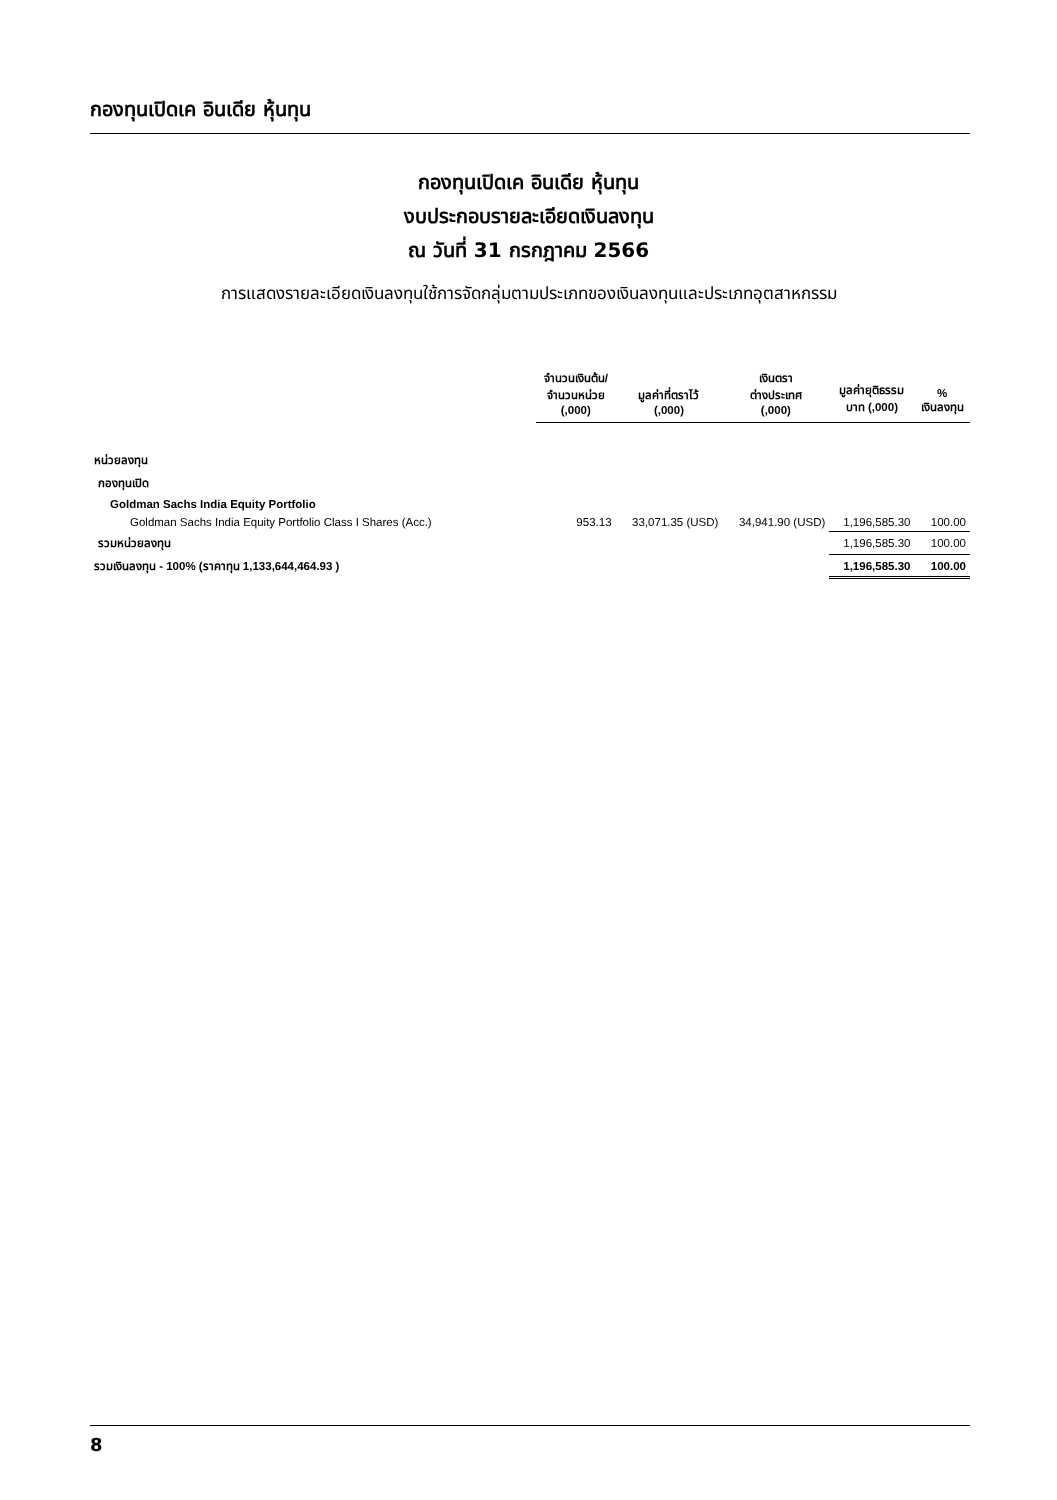กองทุนเปิดเค อินเดีย หุ้นทุน
กองทุนเปิดเค อินเดีย หุ้นทุน
งบประกอบรายละเอียดเงินลงทุน
ณ วันที่ 31 กรกฎาคม 2566
การแสดงรายละเอียดเงินลงทุนใช้การจัดกลุ่มตามประเภทของเงินลงทุนและประเภทอุตสาหกรรม
| | จำนวนเงินต้น/ จำนวนหน่วย (,000) | มูลค่าที่ตราไว้ (,000) | เงินตรา ต่างประเทศ (,000) | มูลค่ายุติธรรม บาท (,000) | % เงินลงทุน |
| --- | --- | --- | --- | --- | --- |
| หน่วยลงทุน | | | | | |
| กองทุนเปิด | | | | | |
| Goldman Sachs India Equity Portfolio | | | | | |
| Goldman Sachs India Equity Portfolio Class I Shares (Acc.) | 953.13 | 33,071.35 (USD) | 34,941.90 (USD) | 1,196,585.30 | 100.00 |
| รวมหน่วยลงทุน | | | | 1,196,585.30 | 100.00 |
| รวมเงินลงทุน - 100% (ราคาทุน 1,133,644,464.93 ) | | | | 1,196,585.30 | 100.00 |
8